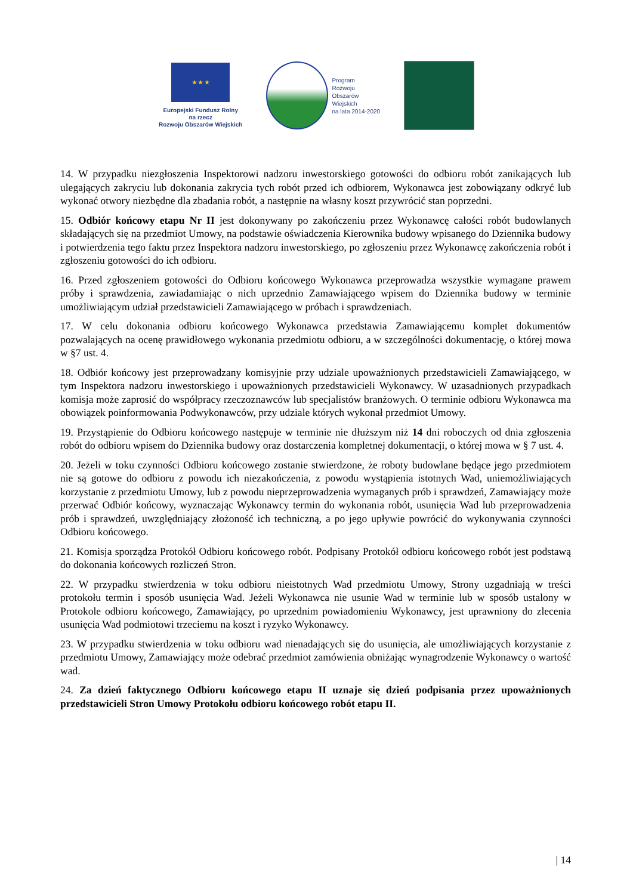★ ★ ★
Europejski Fundusz Rolny
na rzecz
Rozwoju Obszarów Wiejskich
Program
Rozwoju
Obszarów
Wiejskich
na lata 2014-2020
14. W przypadku niezgłoszenia Inspektorowi nadzoru inwestorskiego gotowości do odbioru robót zanikających lub ulegających zakryciu lub dokonania zakrycia tych robót przed ich odbiorem, Wykonawca jest zobowiązany odkryć lub wykonać otwory niezbędne dla zbadania robót, a następnie na własny koszt przywrócić stan poprzedni.
15. Odbiór końcowy etapu Nr II jest dokonywany po zakończeniu przez Wykonawcę całości robót budowlanych składających się na przedmiot Umowy, na podstawie oświadczenia Kierownika budowy wpisanego do Dziennika budowy i potwierdzenia tego faktu przez Inspektora nadzoru inwestorskiego, po zgłoszeniu przez Wykonawcę zakończenia robót i zgłoszeniu gotowości do ich odbioru.
16. Przed zgłoszeniem gotowości do Odbioru końcowego Wykonawca przeprowadza wszystkie wymagane prawem próby i sprawdzenia, zawiadamiając o nich uprzednio Zamawiającego wpisem do Dziennika budowy w terminie umożliwiającym udział przedstawicieli Zamawiającego w próbach i sprawdzeniach.
17. W celu dokonania odbioru końcowego Wykonawca przedstawia Zamawiającemu komplet dokumentów pozwalających na ocenę prawidłowego wykonania przedmiotu odbioru, a w szczególności dokumentację, o której mowa w §7 ust. 4.
18. Odbiór końcowy jest przeprowadzany komisyjnie przy udziale upoważnionych przedstawicieli Zamawiającego, w tym Inspektora nadzoru inwestorskiego i upoważnionych przedstawicieli Wykonawcy. W uzasadnionych przypadkach komisja może zaprosić do współpracy rzeczoznawców lub specjalistów branżowych. O terminie odbioru Wykonawca ma obowiązek poinformowania Podwykonawców, przy udziale których wykonał przedmiot Umowy.
19. Przystąpienie do Odbioru końcowego następuje w terminie nie dłuższym niż 14 dni roboczych od dnia zgłoszenia robót do odbioru wpisem do Dziennika budowy oraz dostarczenia kompletnej dokumentacji, o której mowa w § 7 ust. 4.
20. Jeżeli w toku czynności Odbioru końcowego zostanie stwierdzone, że roboty budowlane będące jego przedmiotem nie są gotowe do odbioru z powodu ich niezakończenia, z powodu wystąpienia istotnych Wad, uniemożliwiających korzystanie z przedmiotu Umowy, lub z powodu nieprzeprowadzenia wymaganych prób i sprawdzeń, Zamawiający może przerwać Odbiór końcowy, wyznaczając Wykonawcy termin do wykonania robót, usunięcia Wad lub przeprowadzenia prób i sprawdzeń, uwzględniający złożoność ich techniczną, a po jego upływie powrócić do wykonywania czynności Odbioru końcowego.
21. Komisja sporządza Protokół Odbioru końcowego robót. Podpisany Protokół odbioru końcowego robót jest podstawą do dokonania końcowych rozliczeń Stron.
22. W przypadku stwierdzenia w toku odbioru nieistotnych Wad przedmiotu Umowy, Strony uzgadniają w treści protokołu termin i sposób usunięcia Wad. Jeżeli Wykonawca nie usunie Wad w terminie lub w sposób ustalony w Protokole odbioru końcowego, Zamawiający, po uprzednim powiadomieniu Wykonawcy, jest uprawniony do zlecenia usunięcia Wad podmiotowi trzeciemu na koszt i ryzyko Wykonawcy.
23. W przypadku stwierdzenia w toku odbioru wad nienadających się do usunięcia, ale umożliwiających korzystanie z przedmiotu Umowy, Zamawiający może odebrać przedmiot zamówienia obniżając wynagrodzenie Wykonawcy o wartość wad.
24. Za dzień faktycznego Odbioru końcowego etapu II uznaje się dzień podpisania przez upoważnionych przedstawicieli Stron Umowy Protokołu odbioru końcowego robót etapu II.
| 14